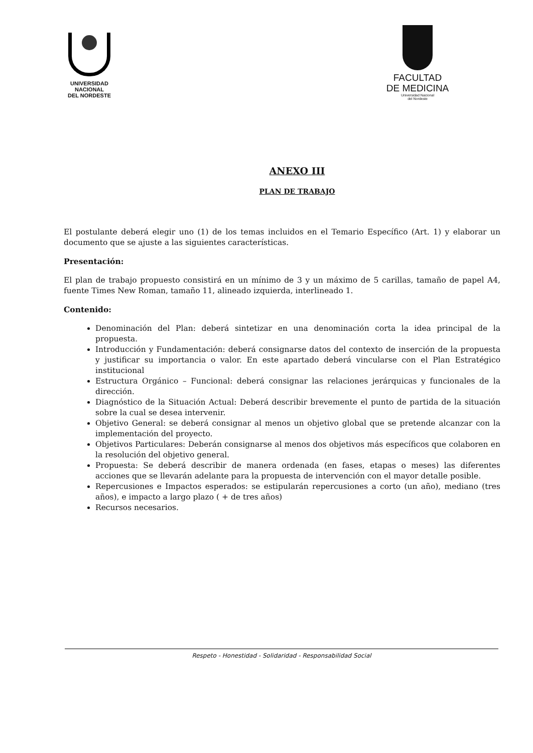UNIVERSIDAD
NACIONAL
DEL NORDESTE
FACULTAD
DE MEDICINA
Universidad Nacional
del Nordeste
ANEXO III
PLAN DE TRABAJO
El postulante deberá elegir uno (1) de los temas incluidos en el Temario Específico (Art. 1) y elaborar un documento que se ajuste a las siguientes características.
Presentación:
El plan de trabajo propuesto consistirá en un mínimo de 3 y un máximo de 5 carillas, tamaño de papel A4, fuente Times New Roman, tamaño 11, alineado izquierda, interlineado 1.
Contenido:
Denominación del Plan: deberá sintetizar en una denominación corta la idea principal de la propuesta.
Introducción y Fundamentación: deberá consignarse datos del contexto de inserción de la propuesta y justificar su importancia o valor. En este apartado deberá vincularse con el Plan Estratégico institucional
Estructura Orgánico – Funcional: deberá consignar las relaciones jerárquicas y funcionales de la dirección.
Diagnóstico de la Situación Actual: Deberá describir brevemente el punto de partida de la situación sobre la cual se desea intervenir.
Objetivo General: se deberá consignar al menos un objetivo global que se pretende alcanzar con la implementación del proyecto.
Objetivos Particulares: Deberán consignarse al menos dos objetivos más específicos que colaboren en la resolución del objetivo general.
Propuesta: Se deberá describir de manera ordenada (en fases, etapas o meses) las diferentes acciones que se llevarán adelante para la propuesta de intervención con el mayor detalle posible.
Repercusiones e Impactos esperados: se estipularán repercusiones a corto (un año), mediano (tres años), e impacto a largo plazo ( + de tres años)
Recursos necesarios.
Respeto - Honestidad - Solidaridad - Responsabilidad Social